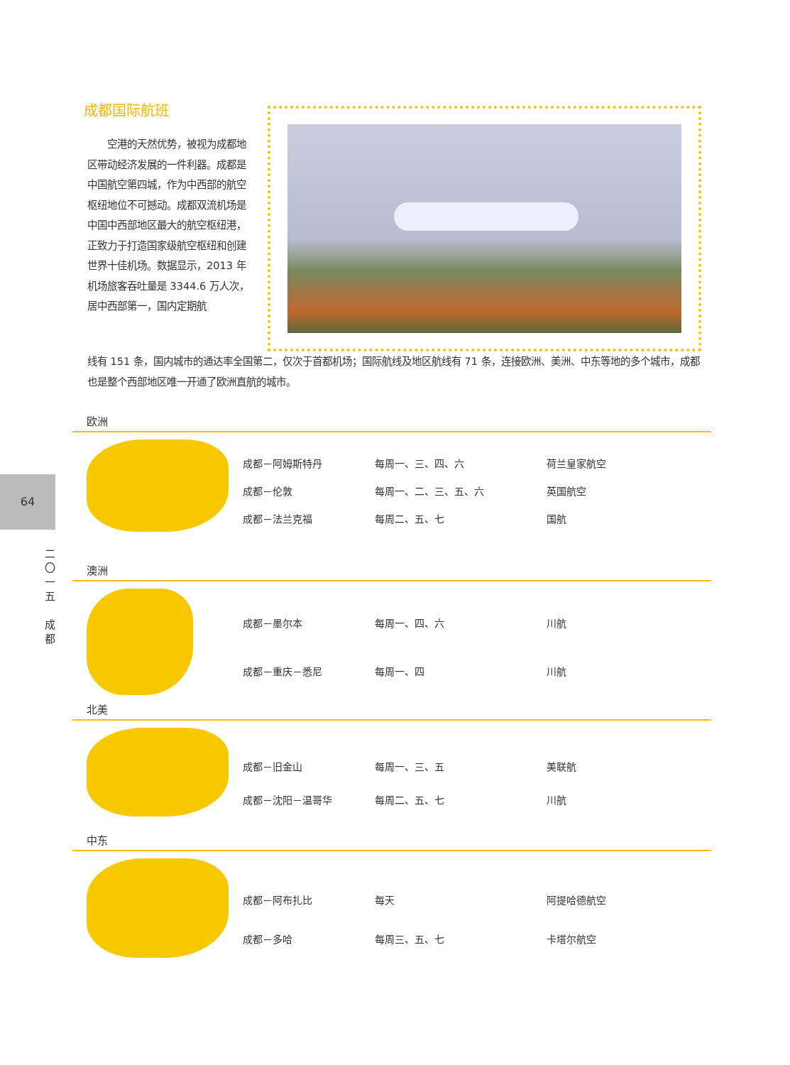64
二
〇
一
五
成
都
成都国际航班
　　空港的天然优势，被视为成都地区带动经济发展的一件利器。成都是中国航空第四城，作为中西部的航空枢纽地位不可撼动。成都双流机场是中国中西部地区最大的航空枢纽港，正致力于打造国家级航空枢纽和创建世界十佳机场。数据显示，2013 年机场旅客吞吐量是 3344.6 万人次，居中西部第一，国内定期航
线有 151 条，国内城市的通达率全国第二，仅次于首都机场；国际航线及地区航线有 71 条，连接欧洲、美洲、中东等地的多个城市，成都也是整个西部地区唯一开通了欧洲直航的城市。
欧洲
| 成都－阿姆斯特丹 | 每周一、三、四、六 | 荷兰皇家航空 |
| 成都－伦敦 | 每周一、二、三、五、六 | 英国航空 |
| 成都－法兰克福 | 每周二、五、七 | 国航 |
澳洲
| 成都－墨尔本 | 每周一、四、六 | 川航 |
| 成都－重庆－悉尼 | 每周一、四 | 川航 |
北美
| 成都－旧金山 | 每周一、三、五 | 美联航 |
| 成都－沈阳－温哥华 | 每周二、五、七 | 川航 |
中东
| 成都－阿布扎比 | 每天 | 阿提哈德航空 |
| 成都－多哈 | 每周三、五、七 | 卡塔尔航空 |